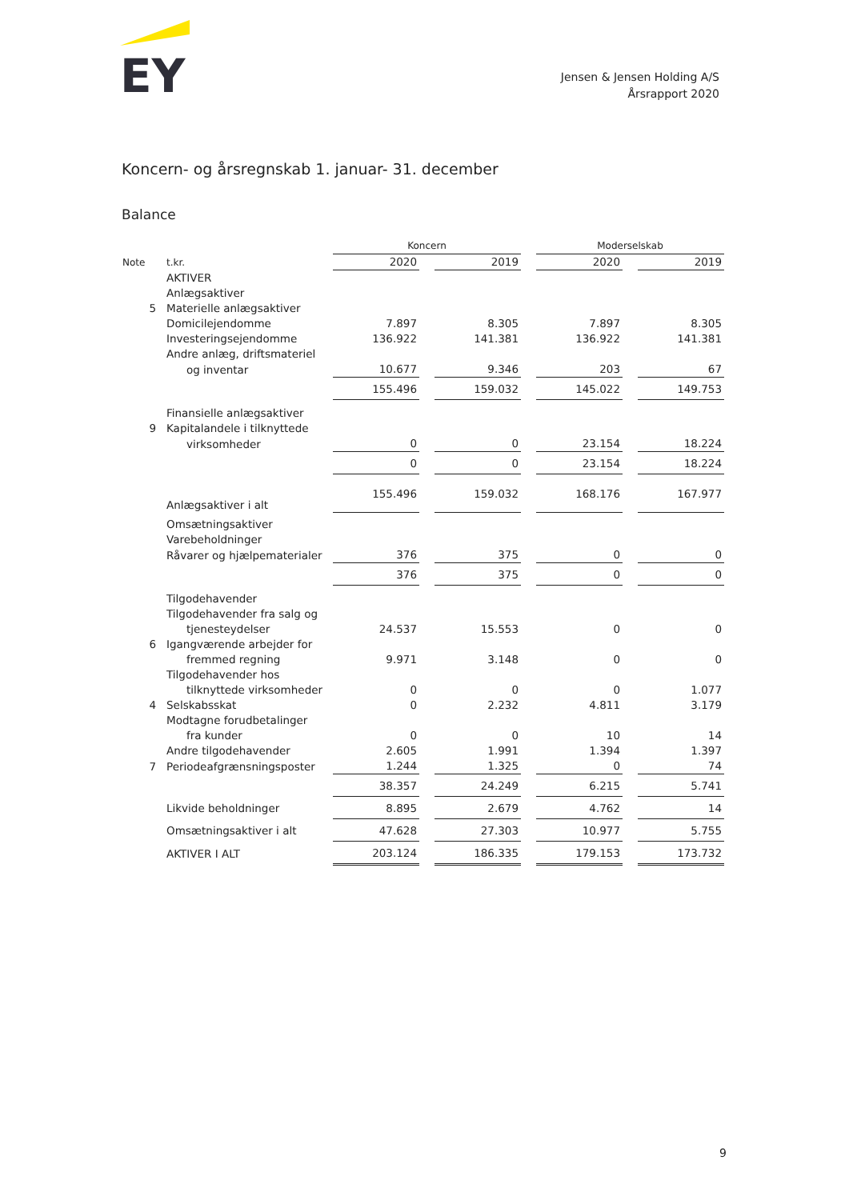EY
Jensen & Jensen Holding A/S
Årsrapport 2020
Koncern- og årsregnskab 1. januar- 31. december
Balance
| | | Koncern | | | | Moderselskab | | |
| --- | --- | --- | --- | --- | --- | --- | --- | --- |
| Note | t.kr. | 2020 | | 2019 | | 2020 | | 2019 |
| | AKTIVER | | | | | | | |
| | Anlægsaktiver | | | | | | | |
| 5 | Materielle anlægsaktiver | | | | | | | |
| | Domicilejendomme | 7.897 | | 8.305 | | 7.897 | | 8.305 |
| | Investeringsejendomme | 136.922 | | 141.381 | | 136.922 | | 141.381 |
| | Andre anlæg, driftsmateriel | | | | | | | |
| | og inventar | 10.677 | | 9.346 | | 203 | | 67 |
| | | 155.496 | | 159.032 | | 145.022 | | 149.753 |
| | Finansielle anlægsaktiver | | | | | | | |
| 9 | Kapitalandele i tilknyttede | | | | | | | |
| | virksomheder | 0 | | 0 | | 23.154 | | 18.224 |
| | | 0 | | 0 | | 23.154 | | 18.224 |
| | Anlægsaktiver i alt | 155.496 | | 159.032 | | 168.176 | | 167.977 |
| | Omsætningsaktiver | | | | | | | |
| | Varebeholdninger | | | | | | | |
| | Råvarer og hjælpematerialer | 376 | | 375 | | 0 | | 0 |
| | | 376 | | 375 | | 0 | | 0 |
| | Tilgodehavender | | | | | | | |
| | Tilgodehavender fra salg og | | | | | | | |
| | tjenesteydelser | 24.537 | | 15.553 | | 0 | | 0 |
| 6 | Igangværende arbejder for | | | | | | | |
| | fremmed regning | 9.971 | | 3.148 | | 0 | | 0 |
| | Tilgodehavender hos | | | | | | | |
| | tilknyttede virksomheder | 0 | | 0 | | 0 | | 1.077 |
| 4 | Selskabsskat | 0 | | 2.232 | | 4.811 | | 3.179 |
| | Modtagne forudbetalinger | | | | | | | |
| | fra kunder | 0 | | 0 | | 10 | | 14 |
| | Andre tilgodehavender | 2.605 | | 1.991 | | 1.394 | | 1.397 |
| 7 | Periodeafgrænsningsposter | 1.244 | | 1.325 | | 0 | | 74 |
| | | 38.357 | | 24.249 | | 6.215 | | 5.741 |
| | Likvide beholdninger | 8.895 | | 2.679 | | 4.762 | | 14 |
| | Omsætningsaktiver i alt | 47.628 | | 27.303 | | 10.977 | | 5.755 |
| | AKTIVER I ALT | 203.124 | | 186.335 | | 179.153 | | 173.732 |
9